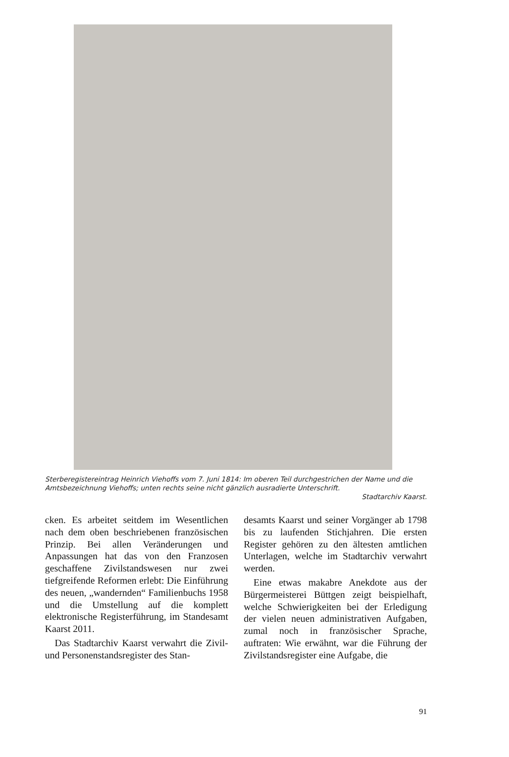Sterberegistereintrag Heinrich Viehoffs vom 7. Juni 1814: Im oberen Teil durchgestrichen der Name und die Amtsbezeichnung Viehoffs; unten rechts seine nicht gänzlich ausradierte Unterschrift.
Stadtarchiv Kaarst.
cken. Es arbeitet seitdem im Wesentlichen nach dem oben beschriebenen französischen Prinzip. Bei allen Veränderungen und Anpassungen hat das von den Franzosen geschaffene Zivilstandswesen nur zwei tiefgreifende Reformen erlebt: Die Einführung des neuen, „wandernden“ Familienbuchs 1958 und die Umstellung auf die komplett elektronische Registerführung, im Standesamt Kaarst 2011.
Das Stadtarchiv Kaarst verwahrt die Zivil- und Personenstandsregister des Stan-
desamts Kaarst und seiner Vorgänger ab 1798 bis zu laufenden Stichjahren. Die ersten Register gehören zu den ältesten amtlichen Unterlagen, welche im Stadtarchiv verwahrt werden.
Eine etwas makabre Anekdote aus der Bürgermeisterei Büttgen zeigt beispielhaft, welche Schwierigkeiten bei der Erledigung der vielen neuen administrativen Aufgaben, zumal noch in französischer Sprache, auftraten: Wie erwähnt, war die Führung der Zivilstandsregister eine Aufgabe, die
91